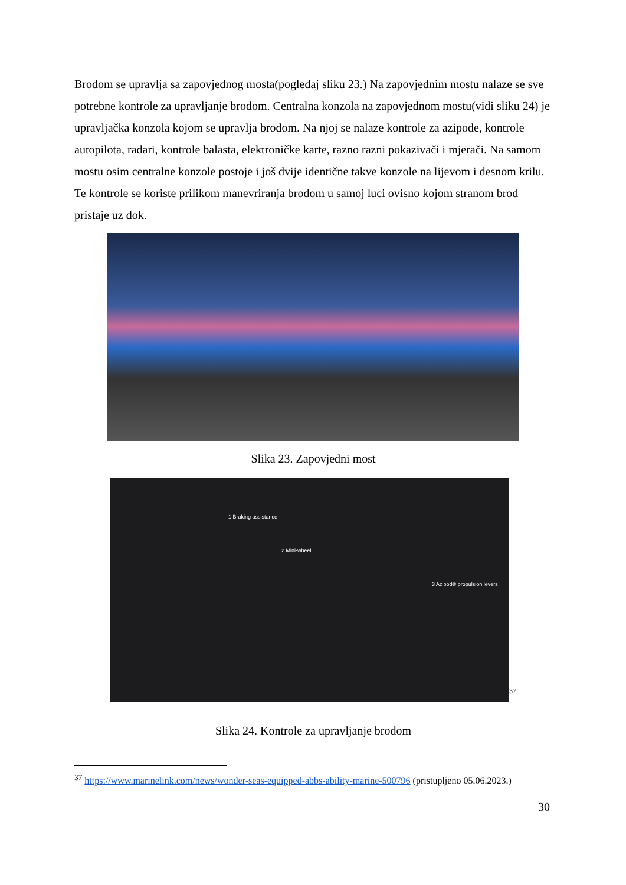Brodom se upravlja sa zapovjednog mosta(pogledaj sliku 23.) Na zapovjednim mostu nalaze se sve potrebne kontrole za upravljanje brodom. Centralna konzola na zapovjednom mostu(vidi sliku 24) je upravljačka konzola kojom se upravlja brodom. Na njoj se nalaze kontrole za azipode, kontrole autopilota, radari, kontrole balasta, elektroničke karte, razno razni pokazivači i mjerači. Na samom mostu osim centralne konzole postoje i još dvije identične takve konzole na lijevom i desnom krilu. Te kontrole se koriste prilikom manevriranja brodom u samoj luci ovisno kojom stranom brod pristaje uz dok.
Slika 23. Zapovjedni most
1 Braking assistance
2 Mini-wheel
3 Azipod® propulsion levers
<sup>37</sup>
Slika 24. Kontrole za upravljanje brodom
<sup>37</sup> https://www.marinelink.com/news/wonder-seas-equipped-abbs-ability-marine-500796 (pristupljeno 05.06.2023.)
30